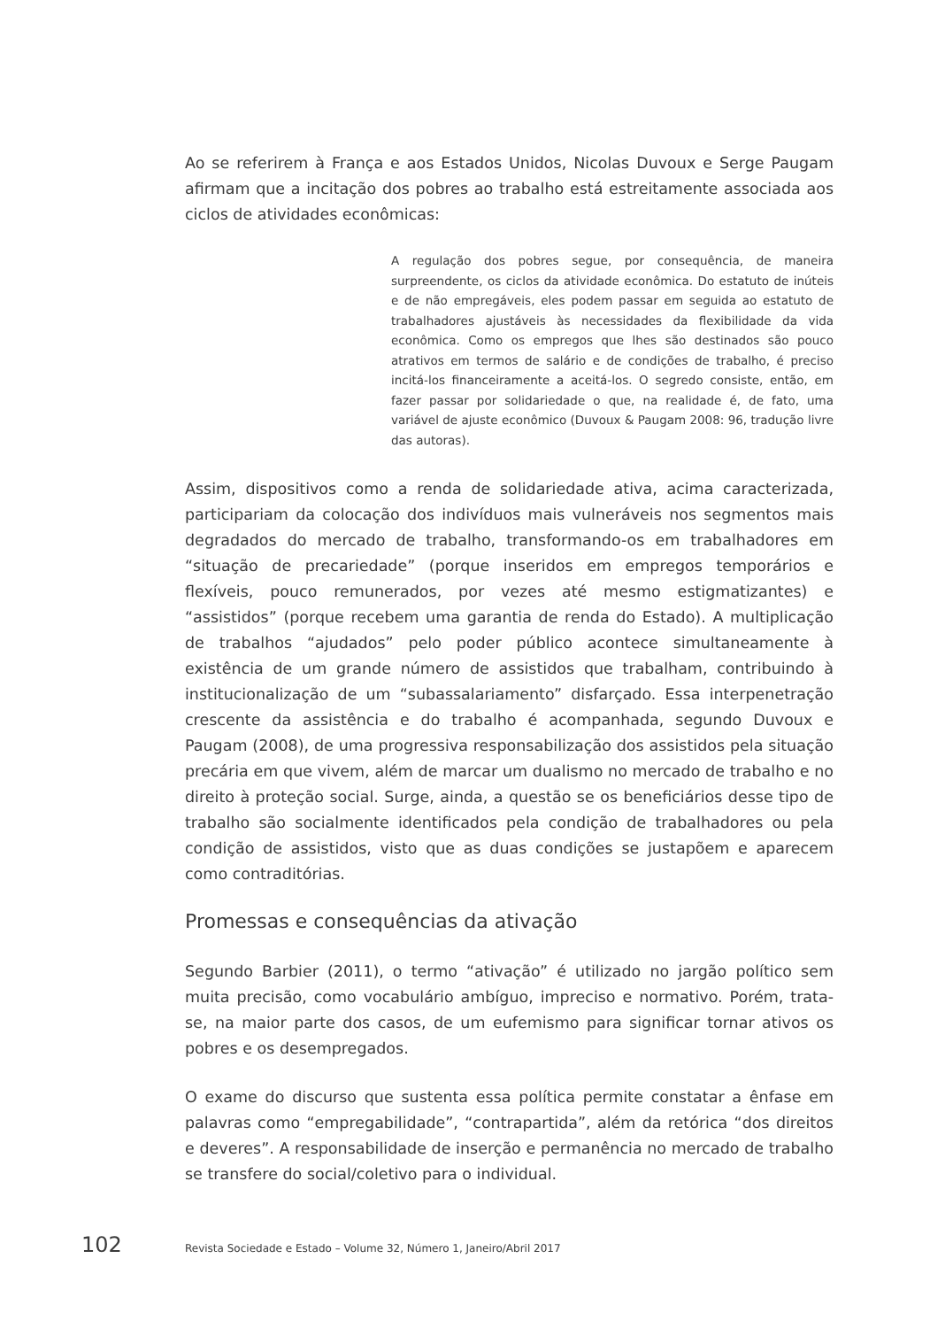Ao se referirem à França e aos Estados Unidos, Nicolas Duvoux e Serge Paugam afirmam que a incitação dos pobres ao trabalho está estreitamente associada aos ciclos de atividades econômicas:
A regulação dos pobres segue, por consequência, de maneira surpreendente, os ciclos da atividade econômica. Do estatuto de inúteis e de não empregáveis, eles podem passar em seguida ao estatuto de trabalhadores ajustáveis às necessidades da flexibilidade da vida econômica. Como os empregos que lhes são destinados são pouco atrativos em termos de salário e de condições de trabalho, é preciso incitá-los financeiramente a aceitá-los. O segredo consiste, então, em fazer passar por solidariedade o que, na realidade é, de fato, uma variável de ajuste econômico (Duvoux & Paugam 2008: 96, tradução livre das autoras).
Assim, dispositivos como a renda de solidariedade ativa, acima caracterizada, participariam da colocação dos indivíduos mais vulneráveis nos segmentos mais degradados do mercado de trabalho, transformando-os em trabalhadores em “situação de precariedade” (porque inseridos em empregos temporários e flexíveis, pouco remunerados, por vezes até mesmo estigmatizantes) e “assistidos” (porque recebem uma garantia de renda do Estado). A multiplicação de trabalhos “ajudados” pelo poder público acontece simultaneamente à existência de um grande número de assistidos que trabalham, contribuindo à institucionalização de um “subassalariamento” disfarçado. Essa interpenetração crescente da assistência e do trabalho é acompanhada, segundo Duvoux e Paugam (2008), de uma progressiva responsabilização dos assistidos pela situação precária em que vivem, além de marcar um dualismo no mercado de trabalho e no direito à proteção social. Surge, ainda, a questão se os beneficiários desse tipo de trabalho são socialmente identificados pela condição de trabalhadores ou pela condição de assistidos, visto que as duas condições se justapõem e aparecem como contraditórias.
Promessas e consequências da ativação
Segundo Barbier (2011), o termo “ativação” é utilizado no jargão político sem muita precisão, como vocabulário ambíguo, impreciso e normativo. Porém, trata-se, na maior parte dos casos, de um eufemismo para significar tornar ativos os pobres e os desempregados.
O exame do discurso que sustenta essa política permite constatar a ênfase em palavras como “empregabilidade”, “contrapartida”, além da retórica “dos direitos e deveres”. A responsabilidade de inserção e permanência no mercado de trabalho se transfere do social/coletivo para o individual.
102 Revista Sociedade e Estado – Volume 32, Número 1, Janeiro/Abril 2017